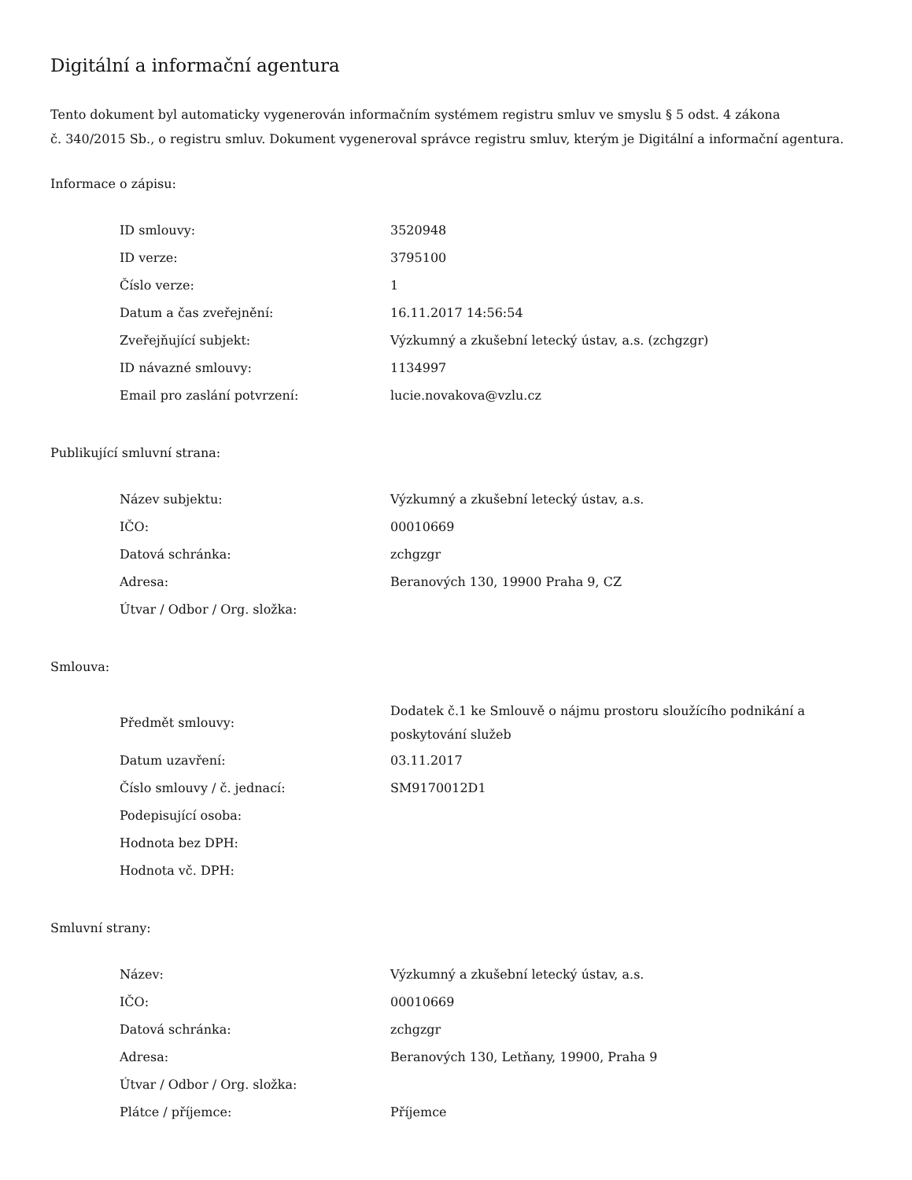Digitální a informační agentura
Tento dokument byl automaticky vygenerován informačním systémem registru smluv ve smyslu § 5 odst. 4 zákona
č. 340/2015 Sb., o registru smluv. Dokument vygeneroval správce registru smluv, kterým je Digitální a informační agentura.
Informace o zápisu:
| ID smlouvy: | 3520948 |
| ID verze: | 3795100 |
| Číslo verze: | 1 |
| Datum a čas zveřejnění: | 16.11.2017 14:56:54 |
| Zveřejňující subjekt: | Výzkumný a zkušební letecký ústav, a.s. (zchgzgr) |
| ID návazné smlouvy: | 1134997 |
| Email pro zaslání potvrzení: | lucie.novakova@vzlu.cz |
Publikující smluvní strana:
| Název subjektu: | Výzkumný a zkušební letecký ústav, a.s. |
| IČO: | 00010669 |
| Datová schránka: | zchgzgr |
| Adresa: | Beranových 130, 19900 Praha 9, CZ |
| Útvar / Odbor / Org. složka: | |
Smlouva:
| Předmět smlouvy: | Dodatek č.1 ke Smlouvě o nájmu prostoru sloužícího podnikání a poskytování služeb |
| Datum uzavření: | 03.11.2017 |
| Číslo smlouvy / č. jednací: | SM9170012D1 |
| Podepisující osoba: | |
| Hodnota bez DPH: | |
| Hodnota vč. DPH: | |
Smluvní strany:
| Název: | Výzkumný a zkušební letecký ústav, a.s. |
| IČO: | 00010669 |
| Datová schránka: | zchgzgr |
| Adresa: | Beranových 130, Letňany, 19900, Praha 9 |
| Útvar / Odbor / Org. složka: | |
| Plátce / příjemce: | Příjemce |